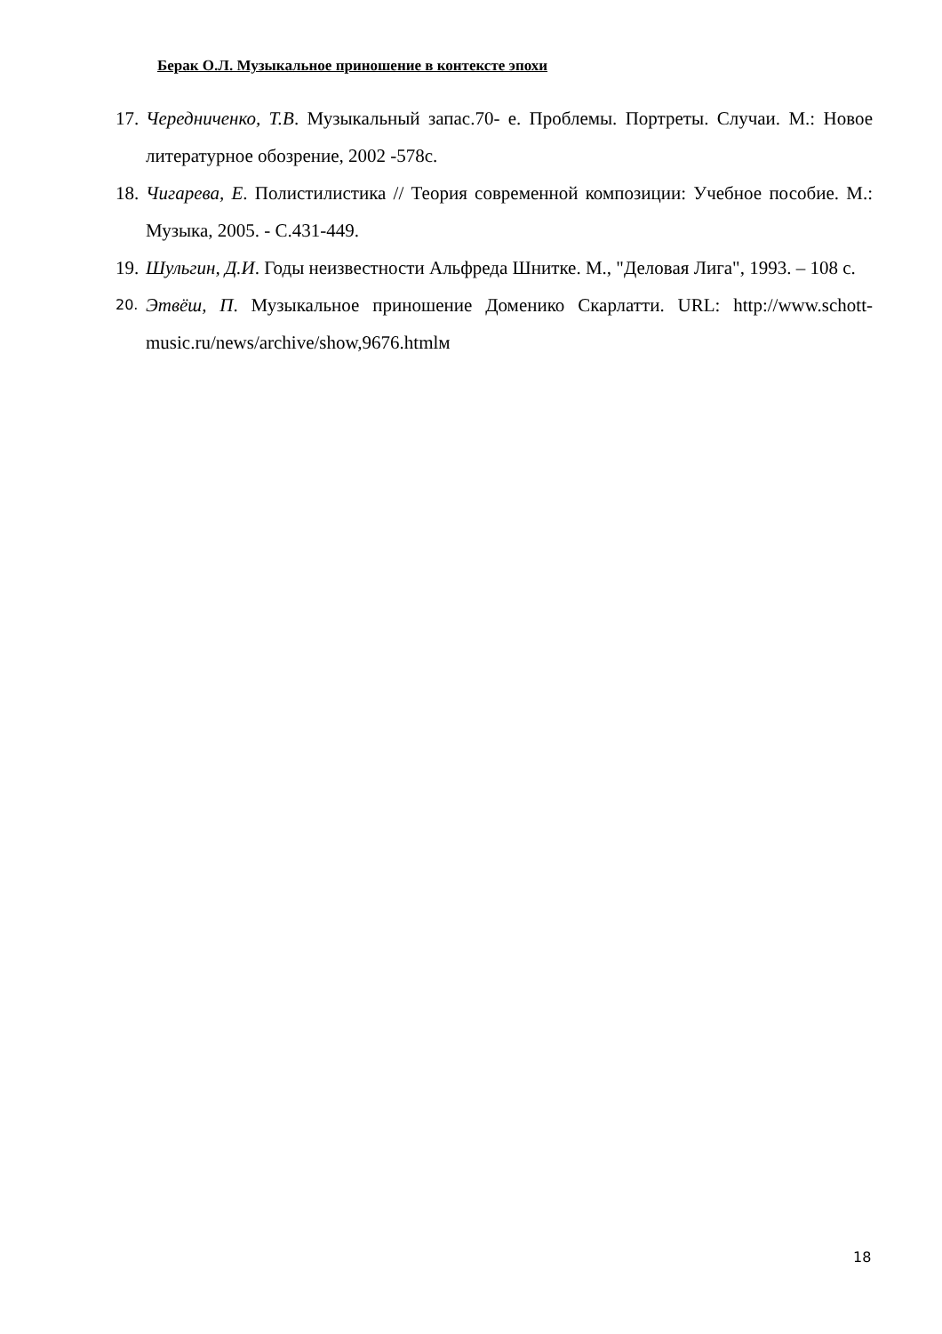Берак О.Л. Музыкальное приношение в контексте эпохи
17. Чередниченко, Т.В. Музыкальный запас.70- е. Проблемы. Портреты. Случаи. М.: Новое литературное обозрение, 2002 -578с.
18. Чигарева, Е. Полистилистика // Теория современной композиции: Учебное пособие. М.: Музыка, 2005. - С.431-449.
19. Шульгин, Д.И. Годы неизвестности Альфреда Шнитке. М., "Деловая Лига", 1993. – 108 с.
20. Этвёш, П. Музыкальное приношение Доменико Скарлатти. URL: http://www.schott-music.ru/news/archive/show,9676.htmlм
18